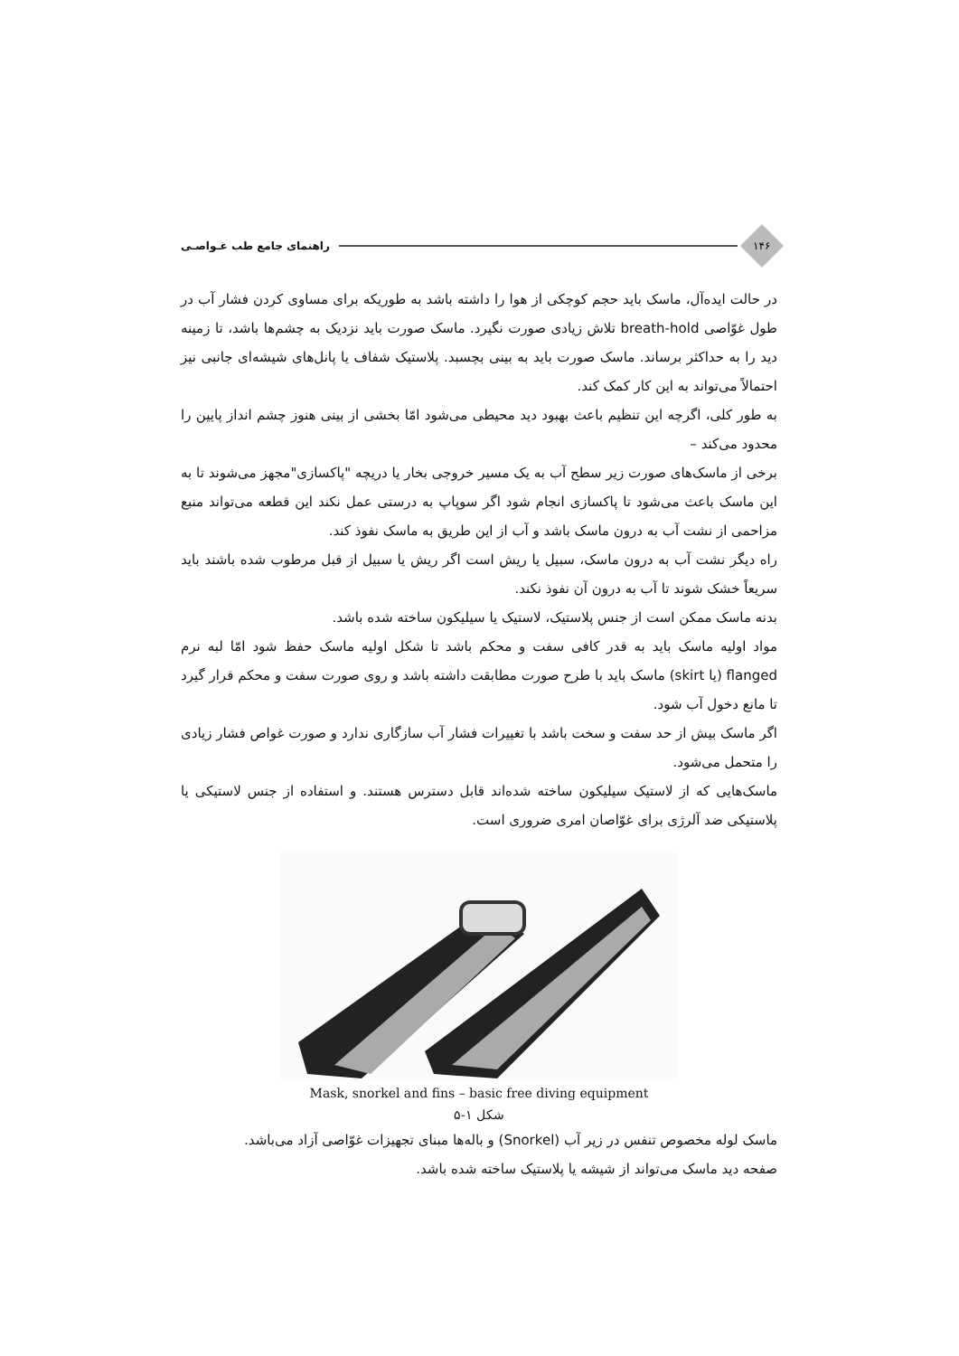۱۴۶
راهنمای جامع طب غـواصـی
در حالت ایده‌آل، ماسک باید حجم کوچکی از هوا را داشته باشد به طوریکه برای مساوی کردن فشار آب در طول غوّاصی breath-hold تلاش زیادی صورت نگیرد. ماسک صورت باید نزدیک به چشم‌ها باشد، تا زمینه دید را به حداکثر برساند. ماسک صورت باید به بینی بچسبد. پلاستیک شفاف یا پانل‌های شیشه‌ای جانبی نیز احتمالاً می‌تواند به این کار کمک کند.
به طور کلی، اگرچه این تنظیم باعث بهبود دید محیطی می‌شود امّا بخشی از بینی هنوز چشم انداز پایین را محدود می‌کند –
برخی از ماسک‌های صورت زیر سطح آب به یک مسیر خروجی بخار یا دریچه "پاکسازی"مجهز می‌شوند تا به این ماسک باعث می‌شود تا پاکسازی انجام شود اگر سوپاپ به درستی عمل نکند این قطعه می‌تواند منبع مزاحمی از نشت آب به درون ماسک باشد و آب از این طریق به ماسک نفوذ کند.
راه دیگر نشت آب به درون ماسک، سبیل یا ریش است اگر ریش یا سبیل از قبل مرطوب شده باشند باید سریعاً خشک شوند تا آب به درون آن نفوذ نکند.
بدنه ماسک ممکن است از جنس پلاستیک، لاستیک یا سیلیکون ساخته شده باشد.
مواد اولیه ماسک باید به قدر کافی سفت و محکم باشد تا شکل اولیه ماسک حفظ شود امّا لبه نرم flanged (یا skirt) ماسک باید با طرح صورت مطابقت داشته باشد و روی صورت سفت و محکم قرار گیرد تا مانع دخول آب شود.
اگر ماسک بیش از حد سفت و سخت باشد با تغییرات فشار آب سازگاری ندارد و صورت غواص فشار زیادی را متحمل می‌شود.
ماسک‌هایی که از لاستیک سیلیکون ساخته شده‌اند قابل دسترس هستند. و استفاده از جنس لاستیکی یا پلاستیکی ضد آلرژی برای غوّاصان امری ضروری است.
Mask, snorkel and fins – basic free diving equipment
شکل ۱-۵
ماسک لوله مخصوص تنفس در زیر آب (Snorkel) و باله‌ها مبنای تجهیزات غوّاصی آزاد می‌باشد.
صفحه دید ماسک می‌تواند از شیشه یا پلاستیک ساخته شده باشد.